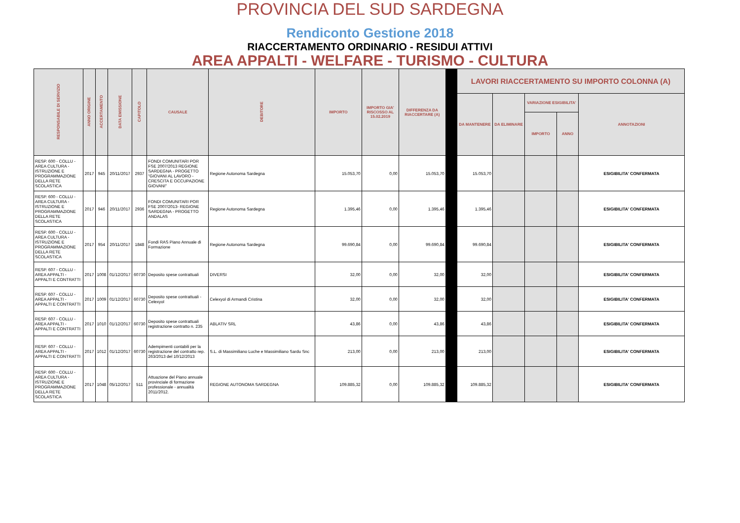PROVINCIA DEL SUD SARDEGNA
Rendiconto Gestione 2018
RIACCERTAMENTO ORDINARIO - RESIDUI ATTIVI
AREA APPALTI - WELFARE - TURISMO - CULTURA
| RESPONSABILE DI SERVIZIO | ANNO ORIGINE | ACCERTAMENTO | DATA EMISSIONE | CAPITOLO | CAUSALE | DEBITORE | IMPORTO | IMPORTO GIA' RISCOSSO AL 15.02.2019 | DIFFERENZA DA RIACCERTARE (A) | | LAVORI RIACCERTAMENTO SU IMPORTO COLONNA (A) | | | | |
| --- | --- | --- | --- | --- | --- | --- | --- | --- | --- | --- | --- | --- | --- | --- | --- |
| | | | | | | | | | | | DA MANTENERE | DA ELIMINARE | VARIAZIONE ESIGIBILITA' | | ANNOTAZIONI |
| | | | | | | | | | | | | | IMPORTO | ANNO | |
| RESP. 600 - COLLU - AREA CULTURA - ISTRUZIONE E PROGRAMMAZIONE DELLA RETE SCOLASTICA | 2017 | 945 | 20/11/2017 | 2937 | FONDI COMUNITARI POR FSE 2007/2013 REGIONE SARDEGNA - PROGETTO "GIOVANI AL LAVORO - CRESCITA E OCCUPAZIONE GIOVANI" | Regione Autonoma Sardegna | 15.053,70 | 0,00 | 15.053,70 | | 15.053,70 | | | | ESIGIBILITA' CONFERMATA |
| RESP. 600 - COLLU - AREA CULTURA - ISTRUZIONE E PROGRAMMAZIONE DELLA RETE SCOLASTICA | 2017 | 946 | 20/11/2017 | 2936 | FONDI COMUNITARI POR FSE 2007/2013- REGIONE SARDEGNA - PROGETTO ANDALAS | Regione Autonoma Sardegna | 1.395,46 | 0,00 | 1.395,46 | | 1.395,46 | | | | ESIGIBILITA' CONFERMATA |
| RESP. 600 - COLLU - AREA CULTURA - ISTRUZIONE E PROGRAMMAZIONE DELLA RETE SCOLASTICA | 2017 | 954 | 20/11/2017 | 1848 | Fondi RAS Piano Annuale di Formazione | Regione Autonoma Sardegna | 99.690,84 | 0,00 | 99.690,84 | | 99.690,84 | | | | ESIGIBILITA' CONFERMATA |
| RESP. 607 - COLLU - AREA APPALTI - APPALTI E CONTRATTI | 2017 | 1008 | 01/12/2017 | 60730 | Deposito spese contrattuali | DIVERSI | 32,00 | 0,00 | 32,00 | | 32,00 | | | | ESIGIBILITA' CONFERMATA |
| RESP. 607 - COLLU - AREA APPALTI - APPALTI E CONTRATTI | 2017 | 1009 | 01/12/2017 | 60730 | Deposito spese contrattuali - Celexyol | Celexyol di Armandi Cristina | 32,00 | 0,00 | 32,00 | | 32,00 | | | | ESIGIBILITA' CONFERMATA |
| RESP. 607 - COLLU - AREA APPALTI - APPALTI E CONTRATTI | 2017 | 1010 | 01/12/2017 | 60730 | Deposito spese contrattuali registrazione contratto n. 235 | ABLATIV SRL | 43,86 | 0,00 | 43,86 | | 43,86 | | | | ESIGIBILITA' CONFERMATA |
| RESP. 607 - COLLU - AREA APPALTI - APPALTI E CONTRATTI | 2017 | 1012 | 01/12/2017 | 60730 | Adempimenti contabili per la registrazione del contratto rep. 263/2013 del 10/12/2013 | S.L. di Massimiliano Luche e Massimiliano Sardu Snc | 213,00 | 0,00 | 213,00 | | 213,00 | | | | ESIGIBILITA' CONFERMATA |
| RESP. 600 - COLLU - AREA CULTURA - ISTRUZIONE E PROGRAMMAZIONE DELLA RETE SCOLASTICA | 2017 | 1048 | 05/12/2017 | 511 | Attuazione del Piano annuale provinciale di formazione professionale - annualità 2011/2012. | REGIONE AUTONOMA SARDEGNA | 109.885,32 | 0,00 | 109.885,32 | | 109.885,32 | | | | ESIGIBILITA' CONFERMATA |